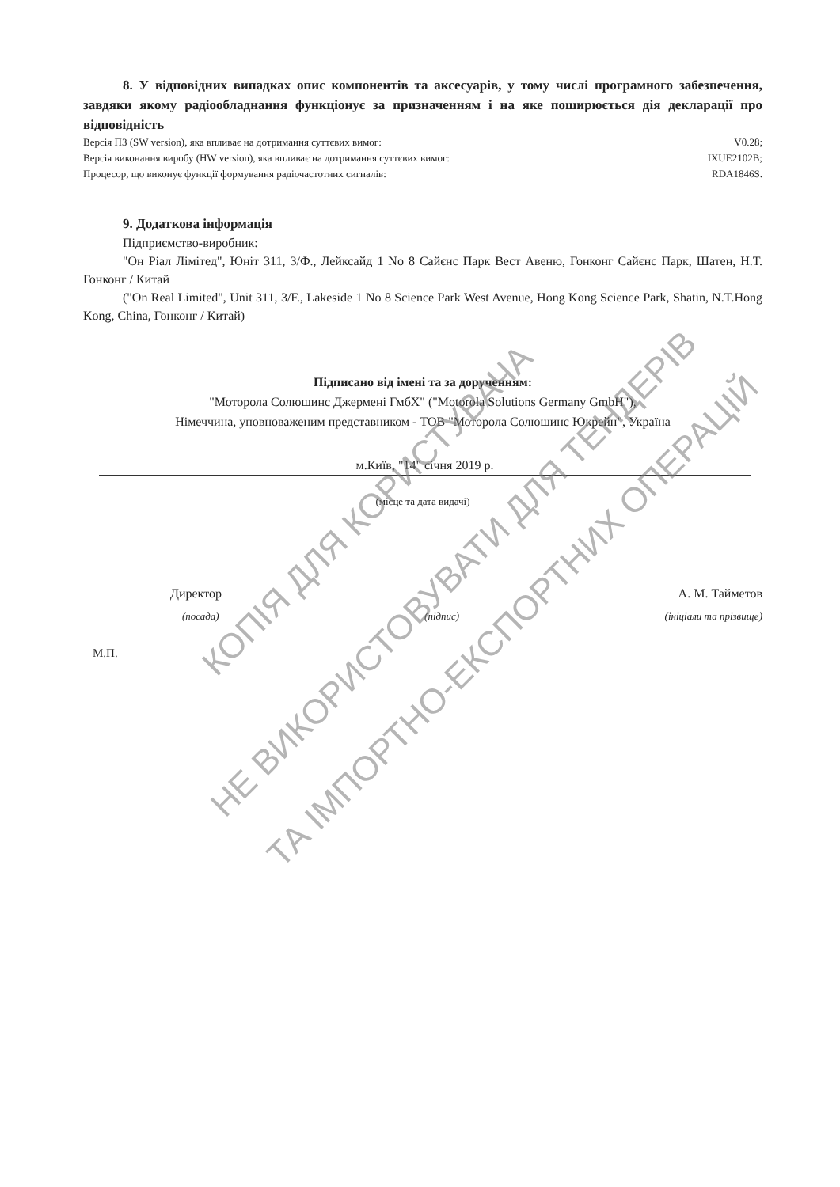8. У відповідних випадках опис компонентів та аксесуарів, у тому числі програмного забезпечення, завдяки якому радіообладнання функціонує за призначенням і на яке поширюється дія декларації про відповідність
Версія ПЗ (SW version), яка впливає на дотримання суттєвих вимог: V0.28;
Версія виконання виробу (HW version), яка впливає на дотримання суттєвих вимог: IXUE2102B;
Процесор, що виконує функції формування радіочастотних сигналів: RDA1846S.
9. Додаткова інформація
Підприємство-виробник:
"Он Ріал Лімітед", Юніт 311, 3/Ф., Лейксайд 1 No 8 Сайєнс Парк Вест Авеню, Гонконг Сайєнс Парк, Шатен, Н.Т. Гонконг / Китай
("On Real Limited", Unit 311, 3/F., Lakeside 1 No 8 Science Park West Avenue, Hong Kong Science Park, Shatin, N.T.Hong Kong, China, Гонконг / Китай)
Підписано від імені та за дорученням:
"Моторола Солюшинс Джермені ГмбХ" ("Motorola Solutions Germany GmbH"),
Німеччина, уповноваженим представником - ТОВ "Моторола Солюшинс Юкрейн", Україна
м.Київ, "14" січня 2019 р.
(місце та дата видачі)
Директор А. М. Тайметов
(посада) (підпис) (ініціали та прізвище)
М.П.
НЕ ВИКОРИСТОВУВАТИ ДЛЯ ТЕНДЕРІВ
ТА ІМПОРТНО-ЕКСПОРТНИХ ОПЕРАЦІЙ
КОПІЯ ДЛЯ КОРИСТУВАЧА